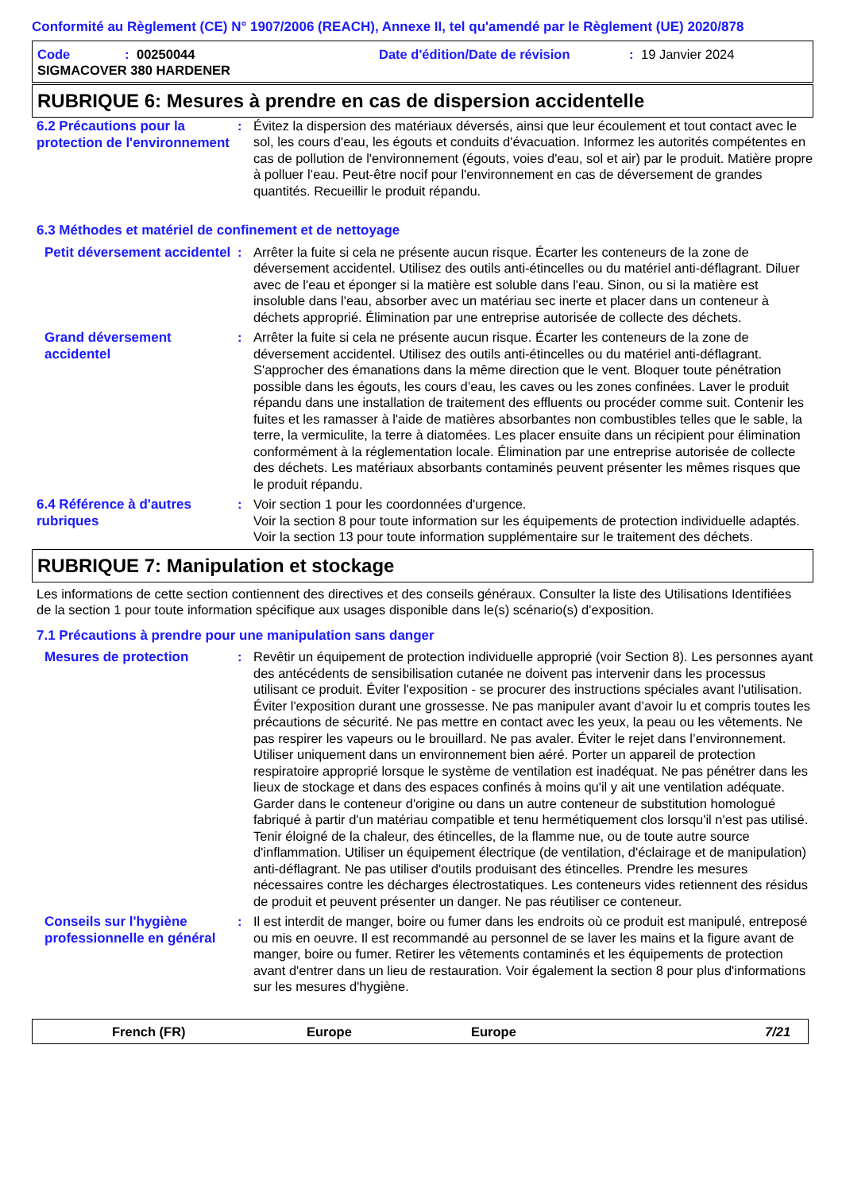Conformité au Règlement (CE) N° 1907/2006 (REACH), Annexe II, tel qu'amendé par le Règlement (UE) 2020/878
Code: 00250044 Date d'édition/Date de révision: 19 Janvier 2024
SIGMACOVER 380 HARDENER
RUBRIQUE 6: Mesures à prendre en cas de dispersion accidentelle
6.2 Précautions pour la protection de l'environnement
: Évitez la dispersion des matériaux déversés, ainsi que leur écoulement et tout contact avec le sol, les cours d'eau, les égouts et conduits d'évacuation. Informez les autorités compétentes en cas de pollution de l'environnement (égouts, voies d'eau, sol et air) par le produit. Matière propre à polluer l’eau. Peut-être nocif pour l'environnement en cas de déversement de grandes quantités. Recueillir le produit répandu.
6.3 Méthodes et matériel de confinement et de nettoyage
Petit déversement accidentel
: Arrêter la fuite si cela ne présente aucun risque. Écarter les conteneurs de la zone de déversement accidentel. Utilisez des outils anti-étincelles ou du matériel anti-déflagrant. Diluer avec de l'eau et éponger si la matière est soluble dans l'eau. Sinon, ou si la matière est insoluble dans l'eau, absorber avec un matériau sec inerte et placer dans un conteneur à déchets approprié. Élimination par une entreprise autorisée de collecte des déchets.
Grand déversement accidentel
: Arrêter la fuite si cela ne présente aucun risque. Écarter les conteneurs de la zone de déversement accidentel. Utilisez des outils anti-étincelles ou du matériel anti-déflagrant. S'approcher des émanations dans la même direction que le vent. Bloquer toute pénétration possible dans les égouts, les cours d’eau, les caves ou les zones confinées. Laver le produit répandu dans une installation de traitement des effluents ou procéder comme suit. Contenir les fuites et les ramasser à l'aide de matières absorbantes non combustibles telles que le sable, la terre, la vermiculite, la terre à diatomées. Les placer ensuite dans un récipient pour élimination conformément à la réglementation locale. Élimination par une entreprise autorisée de collecte des déchets. Les matériaux absorbants contaminés peuvent présenter les mêmes risques que le produit répandu.
6.4 Référence à d'autres rubriques
: Voir section 1 pour les coordonnées d'urgence.
Voir la section 8 pour toute information sur les équipements de protection individuelle adaptés.
Voir la section 13 pour toute information supplémentaire sur le traitement des déchets.
RUBRIQUE 7: Manipulation et stockage
Les informations de cette section contiennent des directives et des conseils généraux. Consulter la liste des Utilisations Identifiées de la section 1 pour toute information spécifique aux usages disponible dans le(s) scénario(s) d'exposition.
7.1 Précautions à prendre pour une manipulation sans danger
Mesures de protection
: Revêtir un équipement de protection individuelle approprié (voir Section 8). Les personnes ayant des antécédents de sensibilisation cutanée ne doivent pas intervenir dans les processus utilisant ce produit. Éviter l'exposition - se procurer des instructions spéciales avant l'utilisation. Éviter l'exposition durant une grossesse. Ne pas manipuler avant d’avoir lu et compris toutes les précautions de sécurité. Ne pas mettre en contact avec les yeux, la peau ou les vêtements. Ne pas respirer les vapeurs ou le brouillard. Ne pas avaler. Éviter le rejet dans l’environnement. Utiliser uniquement dans un environnement bien aéré. Porter un appareil de protection respiratoire approprié lorsque le système de ventilation est inadéquat. Ne pas pénétrer dans les lieux de stockage et dans des espaces confinés à moins qu'il y ait une ventilation adéquate. Garder dans le conteneur d'origine ou dans un autre conteneur de substitution homologué fabriqué à partir d'un matériau compatible et tenu hermétiquement clos lorsqu'il n'est pas utilisé. Tenir éloigné de la chaleur, des étincelles, de la flamme nue, ou de toute autre source d'inflammation. Utiliser un équipement électrique (de ventilation, d'éclairage et de manipulation) anti-déflagrant. Ne pas utiliser d'outils produisant des étincelles. Prendre les mesures nécessaires contre les décharges électrostatiques. Les conteneurs vides retiennent des résidus de produit et peuvent présenter un danger. Ne pas réutiliser ce conteneur.
Conseils sur l'hygiène professionnelle en général
: Il est interdit de manger, boire ou fumer dans les endroits où ce produit est manipulé, entreposé ou mis en oeuvre. Il est recommandé au personnel de se laver les mains et la figure avant de manger, boire ou fumer. Retirer les vêtements contaminés et les équipements de protection avant d'entrer dans un lieu de restauration. Voir également la section 8 pour plus d'informations sur les mesures d'hygiène.
French (FR) Europe Europe 7/21